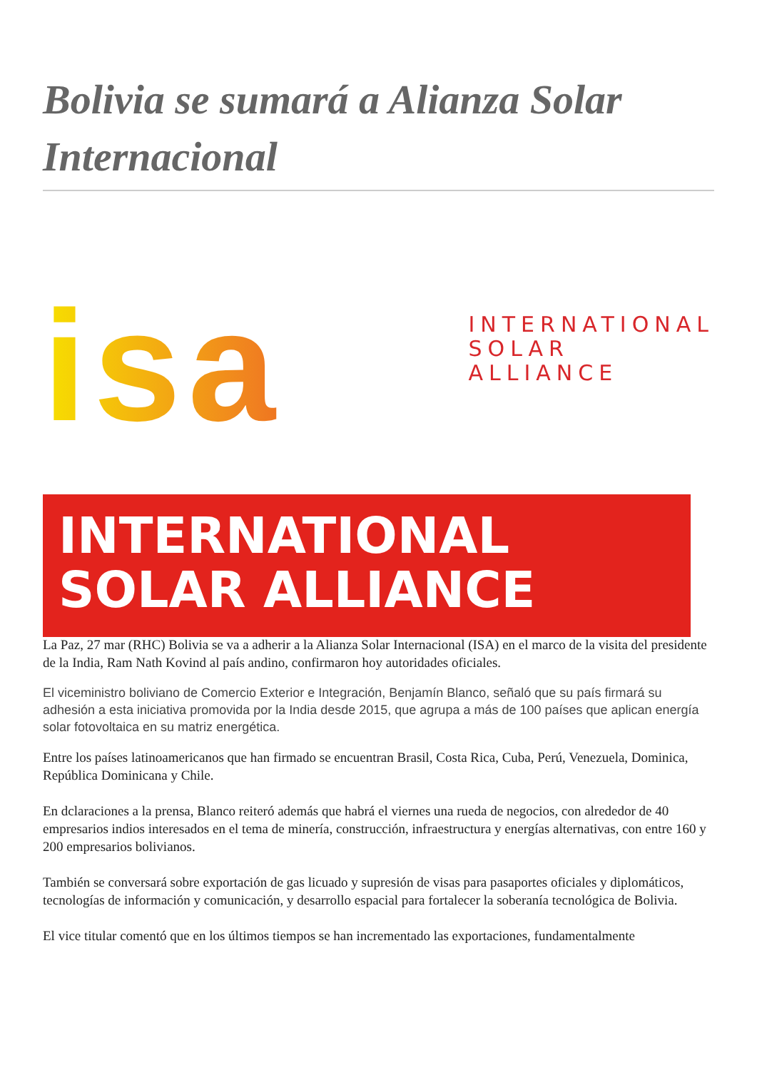Bolivia se sumará a Alianza Solar Internacional
isa
INTERNATIONAL
SOLAR
ALLIANCE
INTERNATIONAL
SOLAR ALLIANCE
La Paz, 27 mar (RHC) Bolivia se va a adherir a la Alianza Solar Internacional (ISA) en el marco de la visita del presidente de la India, Ram Nath Kovind al país andino, confirmaron hoy autoridades oficiales.
El viceministro boliviano de Comercio Exterior e Integración, Benjamín Blanco, señaló que su país firmará su adhesión a esta iniciativa promovida por la India desde 2015, que agrupa a más de 100 países que aplican energía solar fotovoltaica en su matriz energética.
Entre los países latinoamericanos que han firmado se encuentran Brasil, Costa Rica, Cuba, Perú, Venezuela, Dominica, República Dominicana y Chile.
En dclaraciones a la prensa, Blanco reiteró además que habrá el viernes una rueda de negocios, con alrededor de 40 empresarios indios interesados en el tema de minería, construcción, infraestructura y energías alternativas, con entre 160 y 200 empresarios bolivianos.
También se conversará sobre exportación de gas licuado y supresión de visas para pasaportes oficiales y diplomáticos, tecnologías de información y comunicación, y desarrollo espacial para fortalecer la soberanía tecnológica de Bolivia.
El vice titular comentó que en los últimos tiempos se han incrementado las exportaciones, fundamentalmente